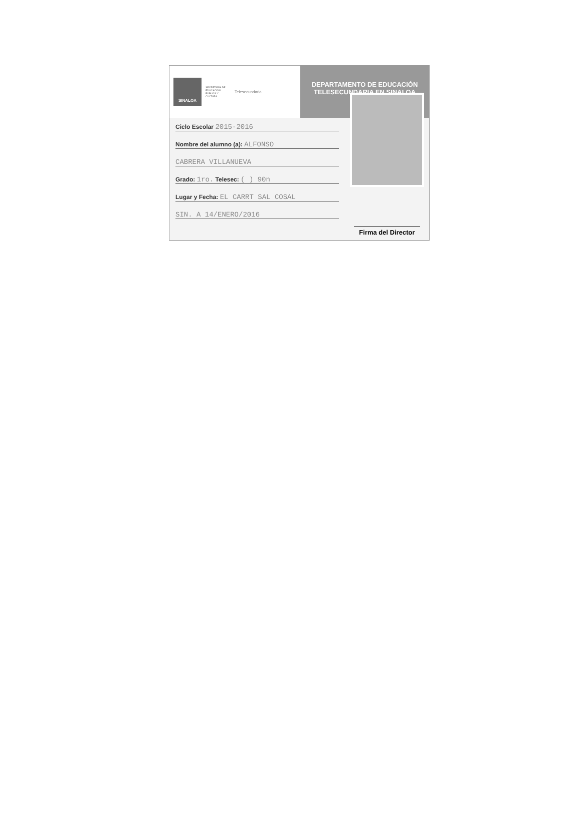SINALOA
SECRETARÍA DE EDUCACIÓN PÚBLICA Y CULTURA
Telesecundaria
DEPARTAMENTO DE EDUCACIÓN TELESECUNDARIA EN SINALOA
Ciclo Escolar 2015-2016
Nombre del alumno (a): ALFONSO
CABRERA VILLANUEVA
Grado: 1ro. Telesec: ( ) 90n
Lugar y Fecha: EL CARRT SAL COSAL
SIN. A 14/ENERO/2016
Firma del Director